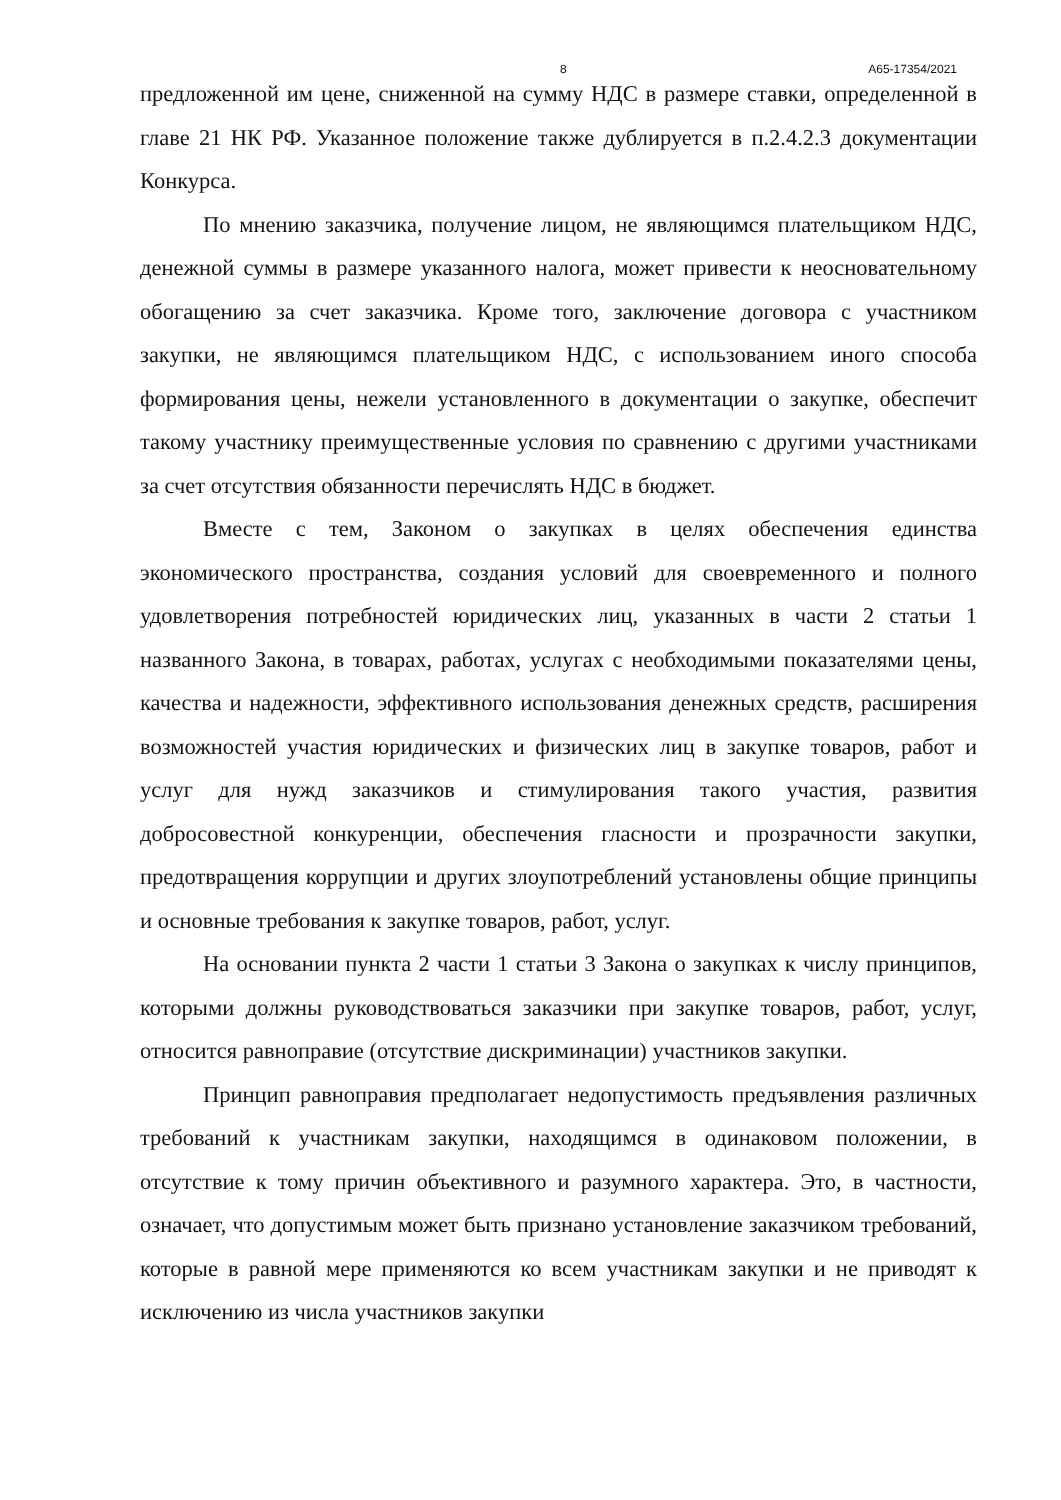8 А65-17354/2021
предложенной им цене, сниженной на сумму НДС в размере ставки, определенной в главе 21 НК РФ. Указанное положение также дублируется в п.2.4.2.3 документации Конкурса.
По мнению заказчика, получение лицом, не являющимся плательщиком НДС, денежной суммы в размере указанного налога, может привести к неосновательному обогащению за счет заказчика. Кроме того, заключение договора с участником закупки, не являющимся плательщиком НДС, с использованием иного способа формирования цены, нежели установленного в документации о закупке, обеспечит такому участнику преимущественные условия по сравнению с другими участниками за счет отсутствия обязанности перечислять НДС в бюджет.
Вместе с тем, Законом о закупках в целях обеспечения единства экономического пространства, создания условий для своевременного и полного удовлетворения потребностей юридических лиц, указанных в части 2 статьи 1 названного Закона, в товарах, работах, услугах с необходимыми показателями цены, качества и надежности, эффективного использования денежных средств, расширения возможностей участия юридических и физических лиц в закупке товаров, работ и услуг для нужд заказчиков и стимулирования такого участия, развития добросовестной конкуренции, обеспечения гласности и прозрачности закупки, предотвращения коррупции и других злоупотреблений установлены общие принципы и основные требования к закупке товаров, работ, услуг.
На основании пункта 2 части 1 статьи 3 Закона о закупках к числу принципов, которыми должны руководствоваться заказчики при закупке товаров, работ, услуг, относится равноправие (отсутствие дискриминации) участников закупки.
Принцип равноправия предполагает недопустимость предъявления различных требований к участникам закупки, находящимся в одинаковом положении, в отсутствие к тому причин объективного и разумного характера. Это, в частности, означает, что допустимым может быть признано установление заказчиком требований, которые в равной мере применяются ко всем участникам закупки и не приводят к исключению из числа участников закупки